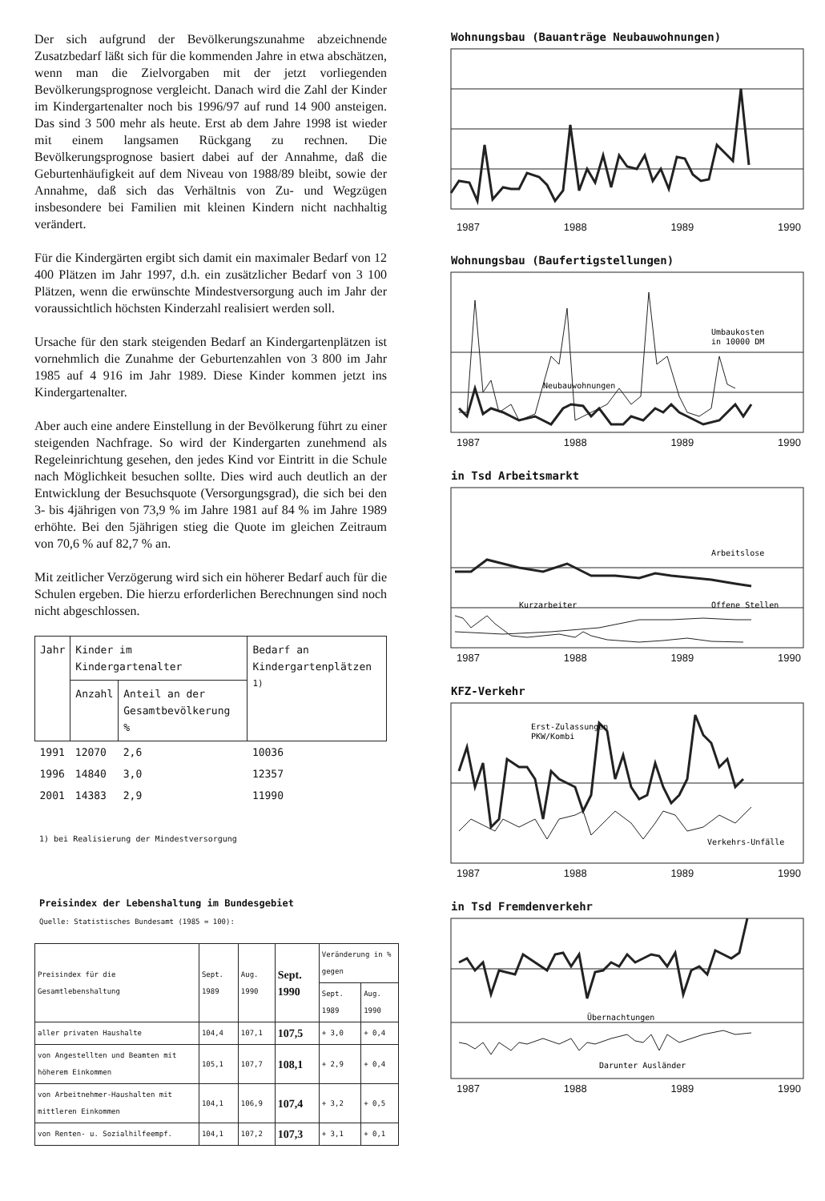Der sich aufgrund der Bevölkerungszunahme abzeichnende Zusatzbedarf läßt sich für die kommenden Jahre in etwa abschätzen, wenn man die Zielvorgaben mit der jetzt vorliegenden Bevölkerungsprognose vergleicht. Danach wird die Zahl der Kinder im Kindergartenalter noch bis 1996/97 auf rund 14 900 ansteigen. Das sind 3 500 mehr als heute. Erst ab dem Jahre 1998 ist wieder mit einem langsamen Rückgang zu rechnen. Die Bevölkerungsprognose basiert dabei auf der Annahme, daß die Geburtenhäufigkeit auf dem Niveau von 1988/89 bleibt, sowie der Annahme, daß sich das Verhältnis von Zu- und Wegzügen insbesondere bei Familien mit kleinen Kindern nicht nachhaltig verändert.
Für die Kindergärten ergibt sich damit ein maximaler Bedarf von 12 400 Plätzen im Jahr 1997, d.h. ein zusätzlicher Bedarf von 3 100 Plätzen, wenn die erwünschte Mindestversorgung auch im Jahr der voraussichtlich höchsten Kinderzahl realisiert werden soll.
Ursache für den stark steigenden Bedarf an Kindergartenplätzen ist vornehmlich die Zunahme der Geburtenzahlen von 3 800 im Jahr 1985 auf 4 916 im Jahr 1989. Diese Kinder kommen jetzt ins Kindergartenalter.
Aber auch eine andere Einstellung in der Bevölkerung führt zu einer steigenden Nachfrage. So wird der Kindergarten zunehmend als Regeleinrichtung gesehen, den jedes Kind vor Eintritt in die Schule nach Möglichkeit besuchen sollte. Dies wird auch deutlich an der Entwicklung der Besuchsquote (Versorgungsgrad), die sich bei den 3- bis 4jährigen von 73,9 % im Jahre 1981 auf 84 % im Jahre 1989 erhöhte. Bei den 5jährigen stieg die Quote im gleichen Zeitraum von 70,6 % auf 82,7 % an.
Mit zeitlicher Verzögerung wird sich ein höherer Bedarf auch für die Schulen ergeben. Die hierzu erforderlichen Berechnungen sind noch nicht abgeschlossen.
| Jahr | Kinder im Kindergartenalter | | Bedarf an Kindergartenplätzen <sup>1)</sup> |
| --- | --- | --- | --- |
| | Anzahl | Anteil an der Gesamtbevölkerung % | |
| 1991 | 12070 | 2,6 | 10036 |
| 1996 | 14840 | 3,0 | 12357 |
| 2001 | 14383 | 2,9 | 11990 |
1) bei Realisierung der Mindestversorgung
Preisindex der Lebenshaltung im Bundesgebiet
Quelle: Statistisches Bundesamt (1985 = 100):
| Preisindex für die Gesamtlebenshaltung | Sept. 1989 | Aug. 1990 | Sept. 1990 | Veränderung in % gegen | |
| --- | --- | --- | --- | --- | --- |
| | | | | Sept. 1989 | Aug. 1990 |
| aller privaten Haushalte | 104,4 | 107,1 | 107,5 | + 3,0 | + 0,4 |
| von Angestellten und Beamten mit höherem Einkommen | 105,1 | 107,7 | 108,1 | + 2,9 | + 0,4 |
| von Arbeitnehmer-Haushalten mit mittleren Einkommen | 104,1 | 106,9 | 107,4 | + 3,2 | + 0,5 |
| von Renten- u. Sozialhilfeempf. | 104,1 | 107,2 | 107,3 | + 3,1 | + 0,1 |
Wohnungsbau (Bauanträge Neubauwohnungen)
1987 1988 1989 1990
Wohnungsbau (Baufertigstellungen)
Umbaukosten
in 10000 DM
Neubauwohnungen
1987 1988 1989 1990
in Tsd Arbeitsmarkt
Kurzarbeiter
Arbeitslose
Offene Stellen
1987 1988 1989 1990
KFZ-Verkehr
Erst-Zulassungen
PKW/Kombi
Verkehrs-Unfälle
1987 1988 1989 1990
in Tsd Fremdenverkehr
Übernachtungen
Darunter Ausländer
1987 1988 1989 1990